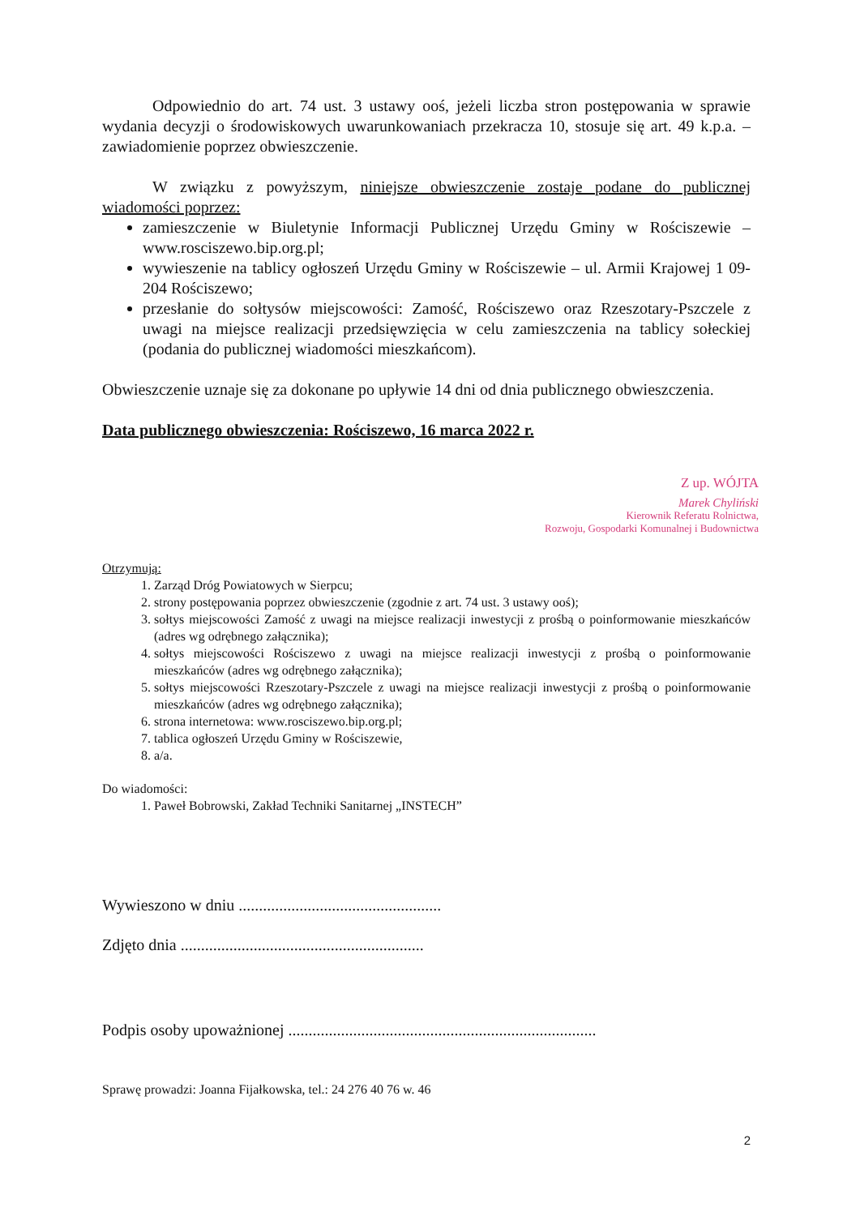Odpowiednio do art. 74 ust. 3 ustawy ooś, jeżeli liczba stron postępowania w sprawie wydania decyzji o środowiskowych uwarunkowaniach przekracza 10, stosuje się art. 49 k.p.a. – zawiadomienie poprzez obwieszczenie.
W związku z powyższym, niniejsze obwieszczenie zostaje podane do publicznej wiadomości poprzez:
zamieszczenie w Biuletynie Informacji Publicznej Urzędu Gminy w Rościszewie – www.rosciszewo.bip.org.pl;
wywieszenie na tablicy ogłoszeń Urzędu Gminy w Rościszewie – ul. Armii Krajowej 1 09-204 Rościszewo;
przesłanie do sołtysów miejscowości: Zamość, Rościszewo oraz Rzeszotary-Pszczele z uwagi na miejsce realizacji przedsięwzięcia w celu zamieszczenia na tablicy sołeckiej (podania do publicznej wiadomości mieszkańcom).
Obwieszczenie uznaje się za dokonane po upływie 14 dni od dnia publicznego obwieszczenia.
Data publicznego obwieszczenia: Rościszewo, 16 marca 2022 r.
Z up. WÓJTA
Marek Chyliński
Kierownik Referatu Rolnictwa,
Rozwoju, Gospodarki Komunalnej i Budownictwa
Otrzymują:
1. Zarząd Dróg Powiatowych w Sierpcu;
2. strony postępowania poprzez obwieszczenie (zgodnie z art. 74 ust. 3 ustawy ooś);
3. sołtys miejscowości Zamość z uwagi na miejsce realizacji inwestycji z prośbą o poinformowanie mieszkańców (adres wg odrębnego załącznika);
4. sołtys miejscowości Rościszewo z uwagi na miejsce realizacji inwestycji z prośbą o poinformowanie mieszkańców (adres wg odrębnego załącznika);
5. sołtys miejscowości Rzeszotary-Pszczele z uwagi na miejsce realizacji inwestycji z prośbą o poinformowanie mieszkańców (adres wg odrębnego załącznika);
6. strona internetowa: www.rosciszewo.bip.org.pl;
7. tablica ogłoszeń Urzędu Gminy w Rościszewie,
8. a/a.
Do wiadomości:
1. Paweł Bobrowski, Zakład Techniki Sanitarnej „INSTECH”
Wywieszono w dniu ..................................................
Zdjęto dnia ............................................................
Podpis osoby upoważnionej ............................................................................
Sprawę prowadzi: Joanna Fijałkowska, tel.: 24 276 40 76 w. 46
2